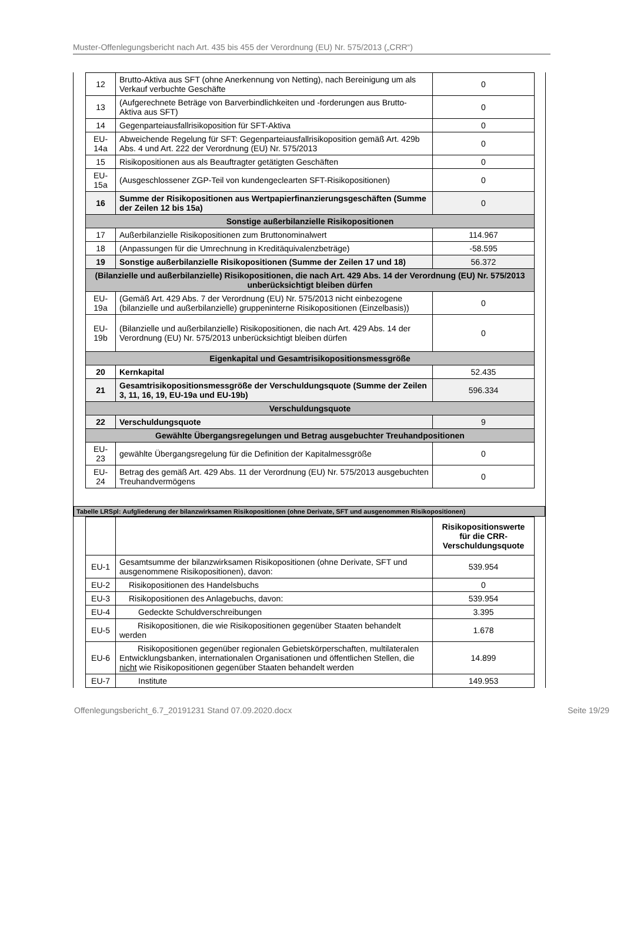Muster-Offenlegungsbericht nach Art. 435 bis 455 der Verordnung (EU) Nr. 575/2013 („CRR“)
| 12 | Brutto-Aktiva aus SFT (ohne Anerkennung von Netting), nach Bereinigung um als Verkauf verbuchte Geschäfte | 0 |
| 13 | (Aufgerechnete Beträge von Barverbindlichkeiten und -forderungen aus Brutto-Aktiva aus SFT) | 0 |
| 14 | Gegenparteiausfallrisikoposition für SFT-Aktiva | 0 |
| EU-14a | Abweichende Regelung für SFT: Gegenparteiausfallrisikoposition gemäß Art. 429b Abs. 4 und Art. 222 der Verordnung (EU) Nr. 575/2013 | 0 |
| 15 | Risikopositionen aus als Beauftragter getätigten Geschäften | 0 |
| EU-15a | (Ausgeschlossener ZGP-Teil von kundengeclearten SFT-Risikopositionen) | 0 |
| 16 | Summe der Risikopositionen aus Wertpapierfinanzierungsgeschäften (Summe der Zeilen 12 bis 15a) | 0 |
| Sonstige außerbilanzielle Risikopositionen | | |
| 17 | Außerbilanzielle Risikopositionen zum Bruttonominalwert | 114.967 |
| 18 | (Anpassungen für die Umrechnung in Kreditäquivalenzbeträge) | -58.595 |
| 19 | Sonstige außerbilanzielle Risikopositionen (Summe der Zeilen 17 und 18) | 56.372 |
| (Bilanzielle und außerbilanzielle) Risikopositionen, die nach Art. 429 Abs. 14 der Verordnung (EU) Nr. 575/2013 unberücksichtigt bleiben dürfen | | |
| EU-19a | (Gemäß Art. 429 Abs. 7 der Verordnung (EU) Nr. 575/2013 nicht einbezogene (bilanzielle und außerbilanzielle) gruppeninterne Risikopositionen (Einzelbasis)) | 0 |
| EU-19b | (Bilanzielle und außerbilanzielle) Risikopositionen, die nach Art. 429 Abs. 14 der Verordnung (EU) Nr. 575/2013 unberücksichtigt bleiben dürfen | 0 |
| Eigenkapital und Gesamtrisikopositionsmessgröße | | |
| 20 | Kernkapital | 52.435 |
| 21 | Gesamtrisikopositionsmessgröße der Verschuldungsquote (Summe der Zeilen 3, 11, 16, 19, EU-19a und EU-19b) | 596.334 |
| Verschuldungsquote | | |
| 22 | Verschuldungsquote | 9 |
| Gewählte Übergangsregelungen und Betrag ausgebuchter Treuhandpositionen | | |
| EU-23 | gewählte Übergangsregelung für die Definition der Kapitalmessgröße | 0 |
| EU-24 | Betrag des gemäß Art. 429 Abs. 11 der Verordnung (EU) Nr. 575/2013 ausgebuchten Treuhandvermögens | 0 |
Tabelle LRSpl: Aufgliederung der bilanzwirksamen Risikopositionen (ohne Derivate, SFT und ausgenommen Risikopositionen)
| | | Risikopositionswerte für die CRR-Verschuldungsquote |
| EU-1 | Gesamtsumme der bilanzwirksamen Risikopositionen (ohne Derivate, SFT und ausgenommene Risikopositionen), davon: | 539.954 |
| EU-2 | Risikopositionen des Handelsbuchs | 0 |
| EU-3 | Risikopositionen des Anlagebuchs, davon: | 539.954 |
| EU-4 | Gedeckte Schuldverschreibungen | 3.395 |
| EU-5 | Risikopositionen, die wie Risikopositionen gegenüber Staaten behandelt werden | 1.678 |
| EU-6 | Risikopositionen gegenüber regionalen Gebietskörperschaften, multilateralen Entwicklungsbanken, internationalen Organisationen und öffentlichen Stellen, die nicht wie Risikopositionen gegenüber Staaten behandelt werden | 14.899 |
| EU-7 | Institute | 149.953 |
Offenlegungsbericht_6.7_20191231 Stand 07.09.2020.docx Seite 19/29